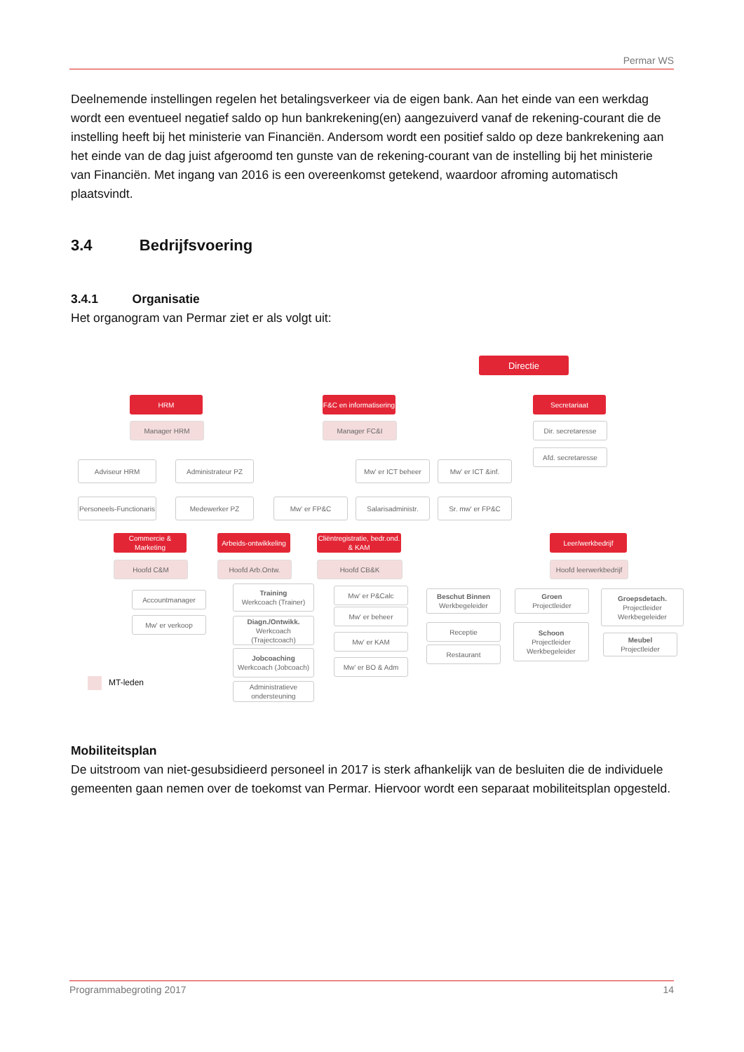Permar WS
Deelnemende instellingen regelen het betalingsverkeer via de eigen bank. Aan het einde van een werkdag wordt een eventueel negatief saldo op hun bankrekening(en) aangezuiverd vanaf de rekening-courant die de instelling heeft bij het ministerie van Financiën. Andersom wordt een positief saldo op deze bankrekening aan het einde van de dag juist afgeroomd ten gunste van de rekening-courant van de instelling bij het ministerie van Financiën. Met ingang van 2016 is een overeenkomst getekend, waardoor afroming automatisch plaatsvindt.
3.4 Bedrijfsvoering
3.4.1 Organisatie
Het organogram van Permar ziet er als volgt uit:
Directie
HRM
F&C en informatisering
Secretariaat
Manager HRM Manager FC&I Dir. secretaresse
Afd. secretaresse
Adviseur HRM Administrateur PZ Mw' er ICT beheer Mw' er ICT &inf.
Personeels-Functionaris
Medewerker PZ Mw' er FP&C Salarisadministr. Sr. mw' er FP&C
Commercie & Marketing
Arbeids-ontwikkeling
Cliëntregistratie, bedr.ond. & KAM
Leer/werkbedrijf
Hoofd C&M Hoofd Arb.Ontw. Hoofd CB&K
Hoofd leerwerkbedrijf
Accountmanager
Mw' er verkoop
Training
Werkcoach (Trainer)
Diagn./Ontwikk.
Werkcoach (Trajectcoach)
Jobcoaching
Werkcoach (Jobcoach)
Administratieve ondersteuning
Mw' er P&Calc
Mw' er beheer
Mw' er KAM
Mw' er BO & Adm
Beschut Binnen
Werkbegeleider
Receptie
Restaurant
Groen
Projectleider
Schoon
Projectleider
Werkbegeleider
Groepsdetach.
Projectleider
Werkbegeleider
Meubel
Projectleider
MT-leden
Mobiliteitsplan
De uitstroom van niet-gesubsidieerd personeel in 2017 is sterk afhankelijk van de besluiten die de individuele gemeenten gaan nemen over de toekomst van Permar. Hiervoor wordt een separaat mobiliteitsplan opgesteld.
Programmabegroting 2017 14